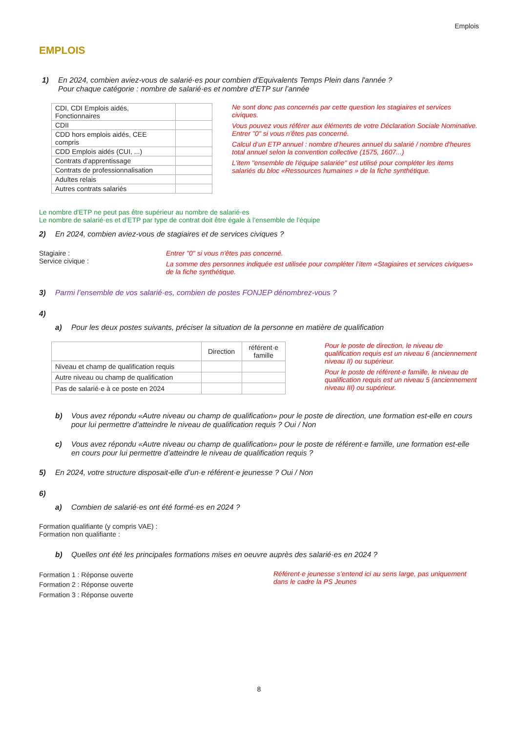Emplois
EMPLOIS
1) En 2024, combien aviez-vous de salarié·es pour combien d'Equivalents Temps Plein dans l'année ?
Pour chaque catégorie : nombre de salarié·es et nombre d’ETP sur l’année
| CDI, CDI Emplois aidés, Fonctionnaires | |
| CDII | |
| CDD hors emplois aidés, CEE compris | |
| CDD Emplois aidés (CUI, ...) | |
| Contrats d'apprentissage | |
| Contrats de professionnalisation | |
| Adultes relais | |
| Autres contrats salariés | |
Ne sont donc pas concernés par cette question les stagiaires et services civiques.
Vous pouvez vous référer aux éléments de votre Déclaration Sociale Nominative. Entrer "0" si vous n'êtes pas concerné.
Calcul d’un ETP annuel : nombre d’heures annuel du salarié / nombre d'heures total annuel selon la convention collective (1575, 1607...)
L'item "ensemble de l'équipe salariée" est utilisé pour compléter les items salariés du bloc «Ressources humaines » de la fiche synthétique.
Le nombre d'ETP ne peut pas être supérieur au nombre de salarié·es
Le nombre de salarié·es et d’ETP par type de contrat doit être égale à l’ensemble de l’équipe
2) En 2024, combien aviez-vous de stagiaires et de services civiques ?
Stagiaire :
Service civique :
Entrer "0" si vous n'êtes pas concerné.
La somme des personnes indiquée est utilisée pour compléter l’item «Stagiaires et services civiques» de la fiche synthétique.
3) Parmi l’ensemble de vos salarié·es, combien de postes FONJEP dénombrez-vous ?
4)
a) Pour les deux postes suivants, préciser la situation de la personne en matière de qualification
| | Direction | référent·e famille |
| --- | --- | --- |
| Niveau et champ de qualification requis | | |
| Autre niveau ou champ de qualification | | |
| Pas de salarié·e à ce poste en 2024 | | |
Pour le poste de direction, le niveau de qualification requis est un niveau 6 (anciennement niveau II) ou supérieur.
Pour le poste de référent·e famille, le niveau de qualification requis est un niveau 5 (anciennement niveau III) ou supérieur.
b) Vous avez répondu «Autre niveau ou champ de qualification» pour le poste de direction, une formation est-elle en cours pour lui permettre d’atteindre le niveau de qualification requis ? Oui / Non
c) Vous avez répondu «Autre niveau ou champ de qualification» pour le poste de référent·e famille, une formation est-elle en cours pour lui permettre d’atteindre le niveau de qualification requis ?
5) En 2024, votre structure disposait-elle d’un·e référent·e jeunesse ? Oui / Non
6)
a) Combien de salarié·es ont été formé·es en 2024 ?
Formation qualifiante (y compris VAE) :
Formation non qualifiante :
b) Quelles ont été les principales formations mises en oeuvre auprès des salarié·es en 2024 ?
Formation 1 : Réponse ouverte
Formation 2 : Réponse ouverte
Formation 3 : Réponse ouverte
Référent·e jeunesse s’entend ici au sens large, pas uniquement dans le cadre la PS Jeunes
8